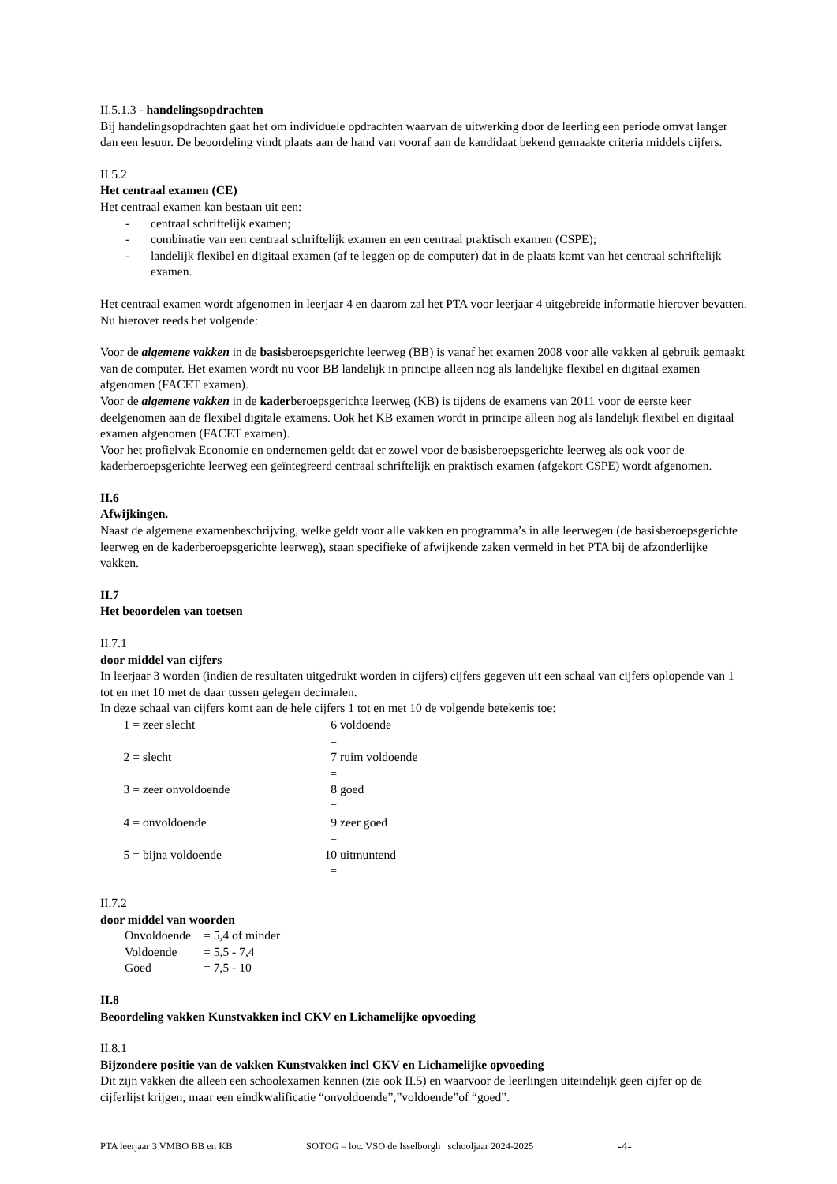II.5.1.3 - handelingsopdrachten
Bij handelingsopdrachten gaat het om individuele opdrachten waarvan de uitwerking door de leerling een periode omvat langer dan een lesuur. De beoordeling vindt plaats aan de hand van vooraf aan de kandidaat bekend gemaakte criteria middels cijfers.
II.5.2
Het centraal examen (CE)
Het centraal examen kan bestaan uit een:
- centraal schriftelijk examen;
- combinatie van een centraal schriftelijk examen en een centraal praktisch examen (CSPE);
- landelijk flexibel en digitaal examen (af te leggen op de computer) dat in de plaats komt van het centraal schriftelijk examen.
Het centraal examen wordt afgenomen in leerjaar 4 en daarom zal het PTA voor leerjaar 4 uitgebreide informatie hierover bevatten. Nu hierover reeds het volgende:
Voor de algemene vakken in de basisberoepsgerichte leerweg (BB) is vanaf het examen 2008 voor alle vakken al gebruik gemaakt van de computer. Het examen wordt nu voor BB landelijk in principe alleen nog als landelijke flexibel en digitaal examen afgenomen (FACET examen).
Voor de algemene vakken in de kaderberoepsgerichte leerweg (KB) is tijdens de examens van 2011 voor de eerste keer deelgenomen aan de flexibel digitale examens. Ook het KB examen wordt in principe alleen nog als landelijk flexibel en digitaal examen afgenomen (FACET examen).
Voor het profielvak Economie en ondernemen geldt dat er zowel voor de basisberoepsgerichte leerweg als ook voor de kaderberoepsgerichte leerweg een geïntegreerd centraal schriftelijk en praktisch examen (afgekort CSPE) wordt afgenomen.
II.6
Afwijkingen.
Naast de algemene examenbeschrijving, welke geldt voor alle vakken en programma’s in alle leerwegen (de basisberoepsgerichte leerweg en de kaderberoepsgerichte leerweg), staan specifieke of afwijkende zaken vermeld in het PTA bij de afzonderlijke vakken.
II.7
Het beoordelen van toetsen
II.7.1
door middel van cijfers
In leerjaar 3 worden (indien de resultaten uitgedrukt worden in cijfers) cijfers gegeven uit een schaal van cijfers oplopende van 1 tot en met 10 met de daar tussen gelegen decimalen.
In deze schaal van cijfers komt aan de hele cijfers 1 tot en met 10 de volgende betekenis toe:
1 =
zeer slecht
6 =
voldoende
2 =
slecht
7 =
ruim voldoende
3 =
zeer onvoldoende
8 =
goed
4 =
onvoldoende
9 =
zeer goed
5 =
bijna voldoende
10 =
uitmuntend
II.7.2
door middel van woorden
Onvoldoende
= 5,4 of minder
Voldoende
= 5,5 - 7,4
Goed
= 7,5 - 10
II.8
Beoordeling vakken Kunstvakken incl CKV en Lichamelijke opvoeding
II.8.1
Bijzondere positie van de vakken Kunstvakken incl CKV en Lichamelijke opvoeding
Dit zijn vakken die alleen een schoolexamen kennen (zie ook II.5) en waarvoor de leerlingen uiteindelijk geen cijfer op de cijferlijst krijgen, maar een eindkwalificatie “onvoldoende”,”voldoende”of “goed”.
PTA leerjaar 3 VMBO BB en KB SOTOG – loc. VSO de Isselborgh schooljaar 2024-2025 -4-